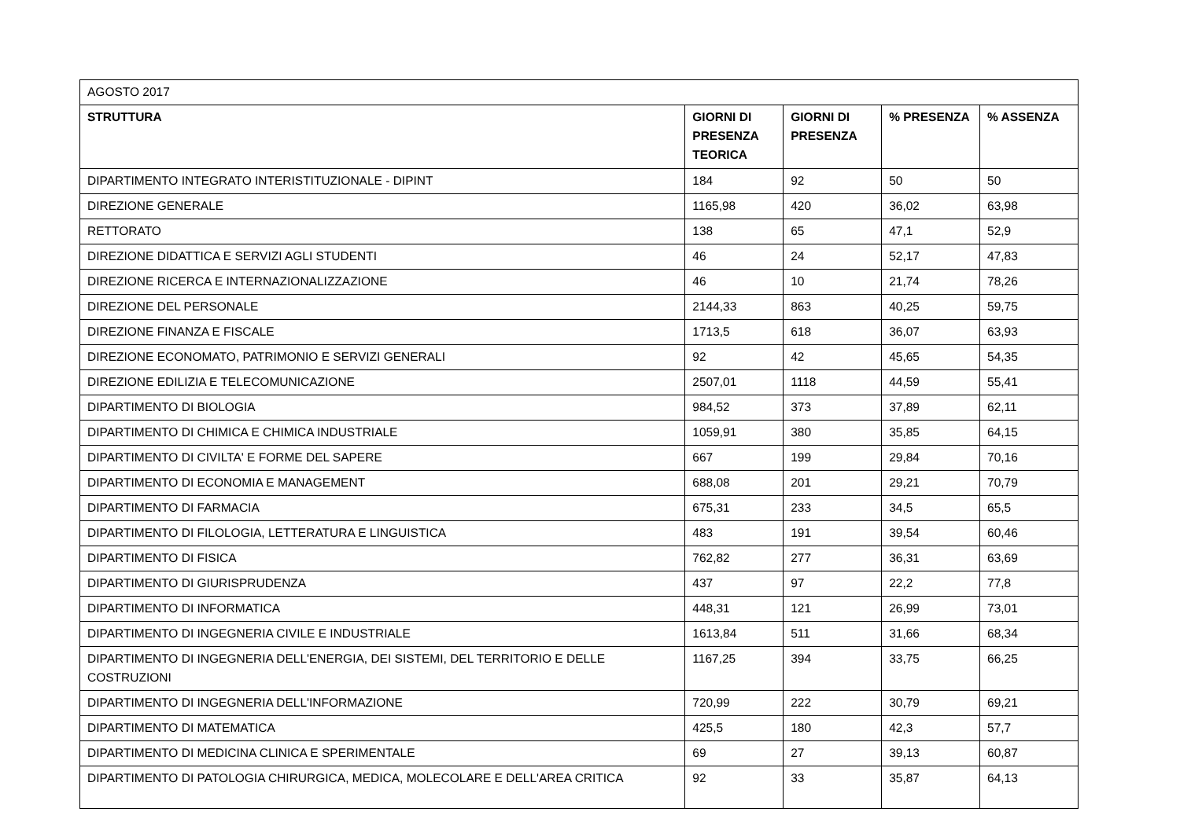| AGOSTO 2017 | | | | |
| STRUTTURA | GIORNI DI PRESENZA TEORICA | GIORNI DI PRESENZA | % PRESENZA | % ASSENZA |
| DIPARTIMENTO INTEGRATO INTERISTITUZIONALE - DIPINT | 184 | 92 | 50 | 50 |
| DIREZIONE GENERALE | 1165,98 | 420 | 36,02 | 63,98 |
| RETTORATO | 138 | 65 | 47,1 | 52,9 |
| DIREZIONE DIDATTICA E SERVIZI AGLI STUDENTI | 46 | 24 | 52,17 | 47,83 |
| DIREZIONE RICERCA E INTERNAZIONALIZZAZIONE | 46 | 10 | 21,74 | 78,26 |
| DIREZIONE DEL PERSONALE | 2144,33 | 863 | 40,25 | 59,75 |
| DIREZIONE FINANZA E FISCALE | 1713,5 | 618 | 36,07 | 63,93 |
| DIREZIONE ECONOMATO, PATRIMONIO E SERVIZI GENERALI | 92 | 42 | 45,65 | 54,35 |
| DIREZIONE EDILIZIA E TELECOMUNICAZIONE | 2507,01 | 1118 | 44,59 | 55,41 |
| DIPARTIMENTO DI BIOLOGIA | 984,52 | 373 | 37,89 | 62,11 |
| DIPARTIMENTO DI CHIMICA E CHIMICA INDUSTRIALE | 1059,91 | 380 | 35,85 | 64,15 |
| DIPARTIMENTO DI CIVILTA' E FORME DEL SAPERE | 667 | 199 | 29,84 | 70,16 |
| DIPARTIMENTO DI ECONOMIA E MANAGEMENT | 688,08 | 201 | 29,21 | 70,79 |
| DIPARTIMENTO DI FARMACIA | 675,31 | 233 | 34,5 | 65,5 |
| DIPARTIMENTO DI FILOLOGIA, LETTERATURA E LINGUISTICA | 483 | 191 | 39,54 | 60,46 |
| DIPARTIMENTO DI FISICA | 762,82 | 277 | 36,31 | 63,69 |
| DIPARTIMENTO DI GIURISPRUDENZA | 437 | 97 | 22,2 | 77,8 |
| DIPARTIMENTO DI INFORMATICA | 448,31 | 121 | 26,99 | 73,01 |
| DIPARTIMENTO DI INGEGNERIA CIVILE E INDUSTRIALE | 1613,84 | 511 | 31,66 | 68,34 |
| DIPARTIMENTO DI INGEGNERIA DELL'ENERGIA, DEI SISTEMI, DEL TERRITORIO E DELLE COSTRUZIONI | 1167,25 | 394 | 33,75 | 66,25 |
| DIPARTIMENTO DI INGEGNERIA DELL'INFORMAZIONE | 720,99 | 222 | 30,79 | 69,21 |
| DIPARTIMENTO DI MATEMATICA | 425,5 | 180 | 42,3 | 57,7 |
| DIPARTIMENTO DI MEDICINA CLINICA E SPERIMENTALE | 69 | 27 | 39,13 | 60,87 |
| DIPARTIMENTO DI PATOLOGIA CHIRURGICA, MEDICA, MOLECOLARE E DELL'AREA CRITICA | 92 | 33 | 35,87 | 64,13 |